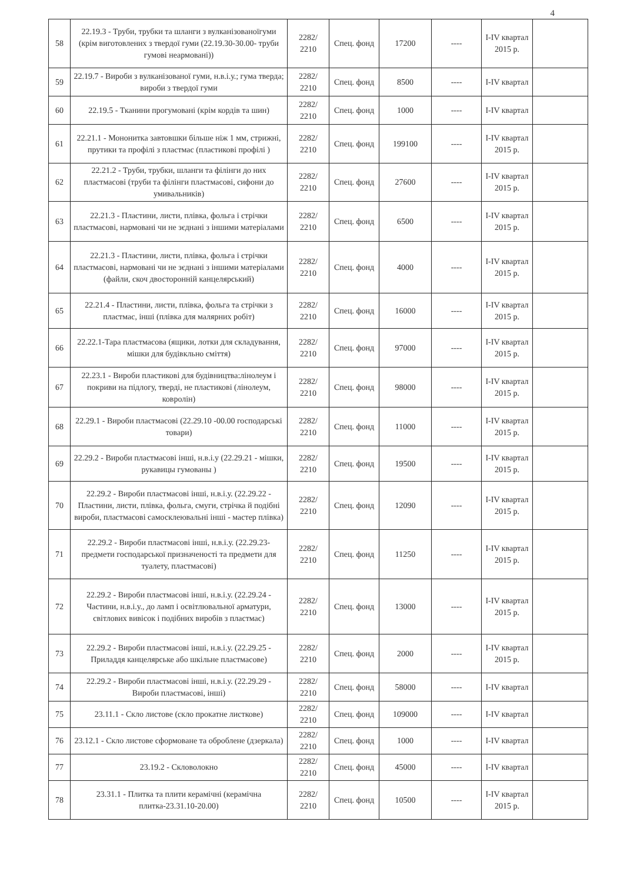4
| 58 | 22.19.3 - Труби, трубки та шланги з вулканізованоїгуми (крім виготовлених з твердої гуми (22.19.30-30.00- труби гумові неармовані)) | 2282/ 2210 | Спец. фонд | 17200 | ---- | І-ІV квартал 2015 р. | |
| 59 | 22.19.7 - Вироби з вулканізованої гуми, н.в.і.у.; гума тверда; вироби з твердої гуми | 2282/ 2210 | Спец. фонд | 8500 | ---- | І-ІV квартал | |
| 60 | 22.19.5 - Тканини прогумовані (крім кордів та шин) | 2282/ 2210 | Спец. фонд | 1000 | ---- | І-ІV квартал | |
| 61 | 22.21.1 - Мононитка завтовшки більше ніж 1 мм, стрижні, прутики та профілі з пластмас (пластикові профілі ) | 2282/ 2210 | Спец. фонд | 199100 | ---- | І-ІV квартал 2015 р. | |
| 62 | 22.21.2 - Труби, трубки, шланги та філінги до них пластмасові (труби та філінги пластмасові, сифони до умивальників) | 2282/ 2210 | Спец. фонд | 27600 | ---- | І-ІV квартал 2015 р. | |
| 63 | 22.21.3 - Пластини, листи, плівка, фольга і стрічки пластмасові, нармовані чи не зєднані з іншими матеріалами | 2282/ 2210 | Спец. фонд | 6500 | ---- | І-ІV квартал 2015 р. | |
| 64 | 22.21.3 - Пластини, листи, плівка, фольга і стрічки пластмасові, нармовані чи не зєднані з іншими матеріалами (файли, скоч двосторонній канцелярський) | 2282/ 2210 | Спец. фонд | 4000 | ---- | І-ІV квартал 2015 р. | |
| 65 | 22.21.4 - Пластини, листи, плівка, фольга та стрічки з пластмас, інші (плівка для малярних робіт) | 2282/ 2210 | Спец. фонд | 16000 | ---- | І-ІV квартал 2015 р. | |
| 66 | 22.22.1-Тара пластмасова (ящики, лотки для складування, мішки для будівкльно сміття) | 2282/ 2210 | Спец. фонд | 97000 | ---- | І-ІV квартал 2015 р. | |
| 67 | 22.23.1 - Вироби пластикові для будівництва:лінолеум і покриви на підлогу, тверді, не пластикові (лінолеум, ковролін) | 2282/ 2210 | Спец. фонд | 98000 | ---- | І-ІV квартал 2015 р. | |
| 68 | 22.29.1 - Вироби пластмасові (22.29.10 -00.00 господарські товари) | 2282/ 2210 | Спец. фонд | 11000 | ---- | І-ІV квартал 2015 р. | |
| 69 | 22.29.2 - Вироби пластмасові інші, н.в.і.у (22.29.21 - мішки, рукавицы гумованы ) | 2282/ 2210 | Спец. фонд | 19500 | ---- | І-ІV квартал 2015 р. | |
| 70 | 22.29.2 - Вироби пластмасові інші, н.в.і.у. (22.29.22 - Пластини, листи, плівка, фольга, смуги, стрічка й подібні вироби, пластмасові самосклеювальні інші - мастер плівка) | 2282/ 2210 | Спец. фонд | 12090 | ---- | І-ІV квартал 2015 р. | |
| 71 | 22.29.2 - Вироби пластмасові інші, н.в.і.у. (22.29.23- предмети господарської призначеності та предмети для туалету, пластмасові) | 2282/ 2210 | Спец. фонд | 11250 | ---- | І-ІV квартал 2015 р. | |
| 72 | 22.29.2 - Вироби пластмасові інші, н.в.і.у. (22.29.24 - Частини, н.в.і.у., до ламп і освітлювальної арматури, світлових вивісок і подібних виробів з пластмас) | 2282/ 2210 | Спец. фонд | 13000 | ---- | І-ІV квартал 2015 р. | |
| 73 | 22.29.2 - Вироби пластмасові інші, н.в.і.у. (22.29.25 - Приладдя канцелярське або шкільне пластмасове) | 2282/ 2210 | Спец. фонд | 2000 | ---- | І-ІV квартал 2015 р. | |
| 74 | 22.29.2 - Вироби пластмасові інші, н.в.і.у. (22.29.29 - Вироби пластмасові, інші) | 2282/ 2210 | Спец. фонд | 58000 | ---- | І-ІV квартал | |
| 75 | 23.11.1 - Скло листове (скло прокатне листкове) | 2282/ 2210 | Спец. фонд | 109000 | ---- | І-ІV квартал | |
| 76 | 23.12.1 - Скло листове сформоване та оброблене (дзеркала) | 2282/ 2210 | Спец. фонд | 1000 | ---- | І-ІV квартал | |
| 77 | 23.19.2 - Скловолокно | 2282/ 2210 | Спец. фонд | 45000 | ---- | І-ІV квартал | |
| 78 | 23.31.1 - Плитка та плити керамічні (керамічна плитка-23.31.10-20.00) | 2282/ 2210 | Спец. фонд | 10500 | ---- | І-ІV квартал 2015 р. | |